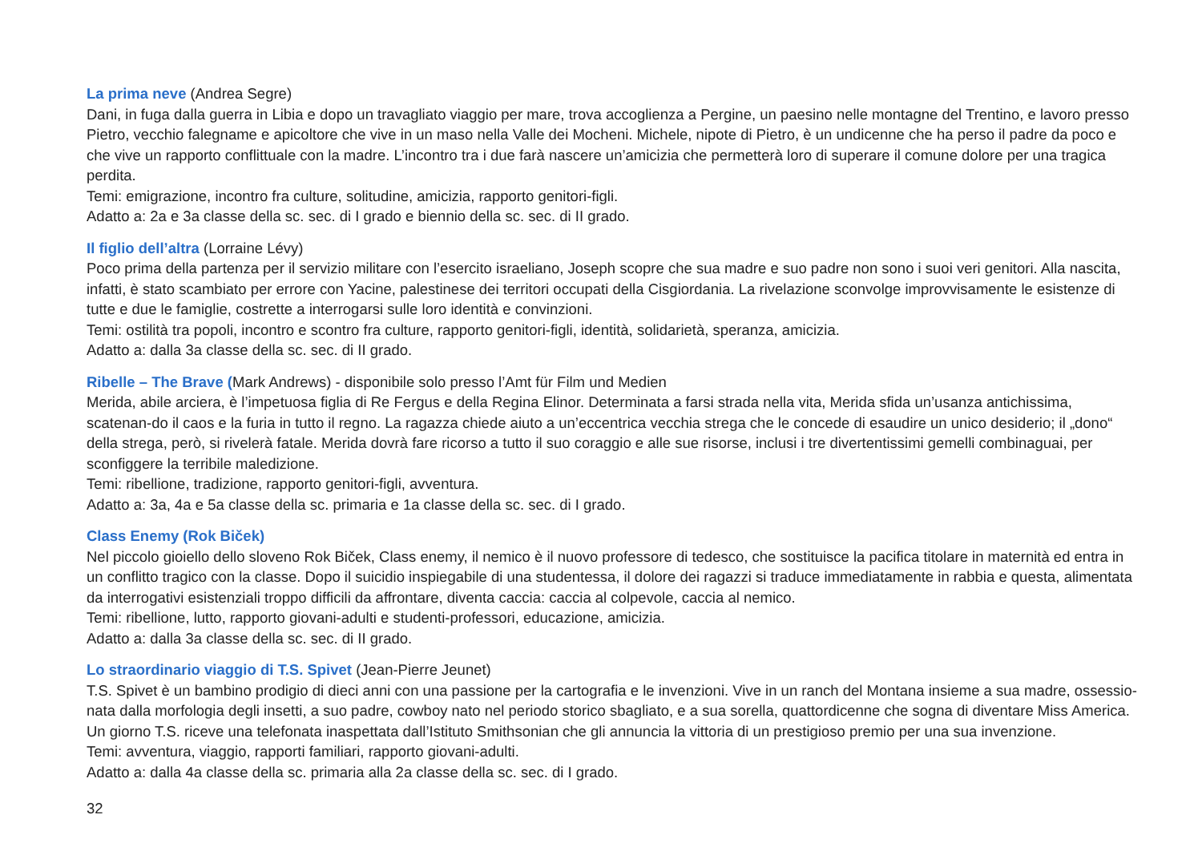La prima neve (Andrea Segre)
Dani, in fuga dalla guerra in Libia e dopo un travagliato viaggio per mare, trova accoglienza a Pergine, un paesino nelle montagne del Trentino, e lavoro presso Pietro, vecchio falegname e apicoltore che vive in un maso nella Valle dei Mocheni. Michele, nipote di Pietro, è un undicenne che ha perso il padre da poco e che vive un rapporto conflittuale con la madre. L’incontro tra i due farà nascere un’amicizia che permetterà loro di superare il comune dolore per una tragica perdita.
Temi: emigrazione, incontro fra culture, solitudine, amicizia, rapporto genitori-figli.
Adatto a: 2a e 3a classe della sc. sec. di I grado e biennio della sc. sec. di II grado.
Il figlio dell’altra (Lorraine Lévy)
Poco prima della partenza per il servizio militare con l’esercito israeliano, Joseph scopre che sua madre e suo padre non sono i suoi veri genitori. Alla nascita, infatti, è stato scambiato per errore con Yacine, palestinese dei territori occupati della Cisgiordania. La rivelazione sconvolge improvvisamente le esistenze di tutte e due le famiglie, costrette a interrogarsi sulle loro identità e convinzioni.
Temi: ostilità tra popoli, incontro e scontro fra culture, rapporto genitori-figli, identità, solidarietà, speranza, amicizia.
Adatto a: dalla 3a classe della sc. sec. di II grado.
Ribelle – The Brave (Mark Andrews) - disponibile solo presso l’Amt für Film und Medien
Merida, abile arciera, è l’impetuosa figlia di Re Fergus e della Regina Elinor. Determinata a farsi strada nella vita, Merida sfida un’usanza antichissima, scatenan-do il caos e la furia in tutto il regno. La ragazza chiede aiuto a un’eccentrica vecchia strega che le concede di esaudire un unico desiderio; il „dono“ della strega, però, si rivelerà fatale. Merida dovrà fare ricorso a tutto il suo coraggio e alle sue risorse, inclusi i tre divertentissimi gemelli combinaguai, per sconfiggere la terribile maledizione.
Temi: ribellione, tradizione, rapporto genitori-figli, avventura.
Adatto a: 3a, 4a e 5a classe della sc. primaria e 1a classe della sc. sec. di I grado.
Class Enemy (Rok Biček)
Nel piccolo gioiello dello sloveno Rok Biček, Class enemy, il nemico è il nuovo professore di tedesco, che sostituisce la pacifica titolare in maternità ed entra in un conflitto tragico con la classe. Dopo il suicidio inspiegabile di una studentessa, il dolore dei ragazzi si traduce immediatamente in rabbia e questa, alimentata da interrogativi esistenziali troppo difficili da affrontare, diventa caccia: caccia al colpevole, caccia al nemico.
Temi: ribellione, lutto, rapporto giovani-adulti e studenti-professori, educazione, amicizia.
Adatto a: dalla 3a classe della sc. sec. di II grado.
Lo straordinario viaggio di T.S. Spivet (Jean-Pierre Jeunet)
T.S. Spivet è un bambino prodigio di dieci anni con una passione per la cartografia e le invenzioni. Vive in un ranch del Montana insieme a sua madre, ossessio-nata dalla morfologia degli insetti, a suo padre, cowboy nato nel periodo storico sbagliato, e a sua sorella, quattordicenne che sogna di diventare Miss America. Un giorno T.S. riceve una telefonata inaspettata dall’Istituto Smithsonian che gli annuncia la vittoria di un prestigioso premio per una sua invenzione.
Temi: avventura, viaggio, rapporti familiari, rapporto giovani-adulti.
Adatto a: dalla 4a classe della sc. primaria alla 2a classe della sc. sec. di I grado.
32